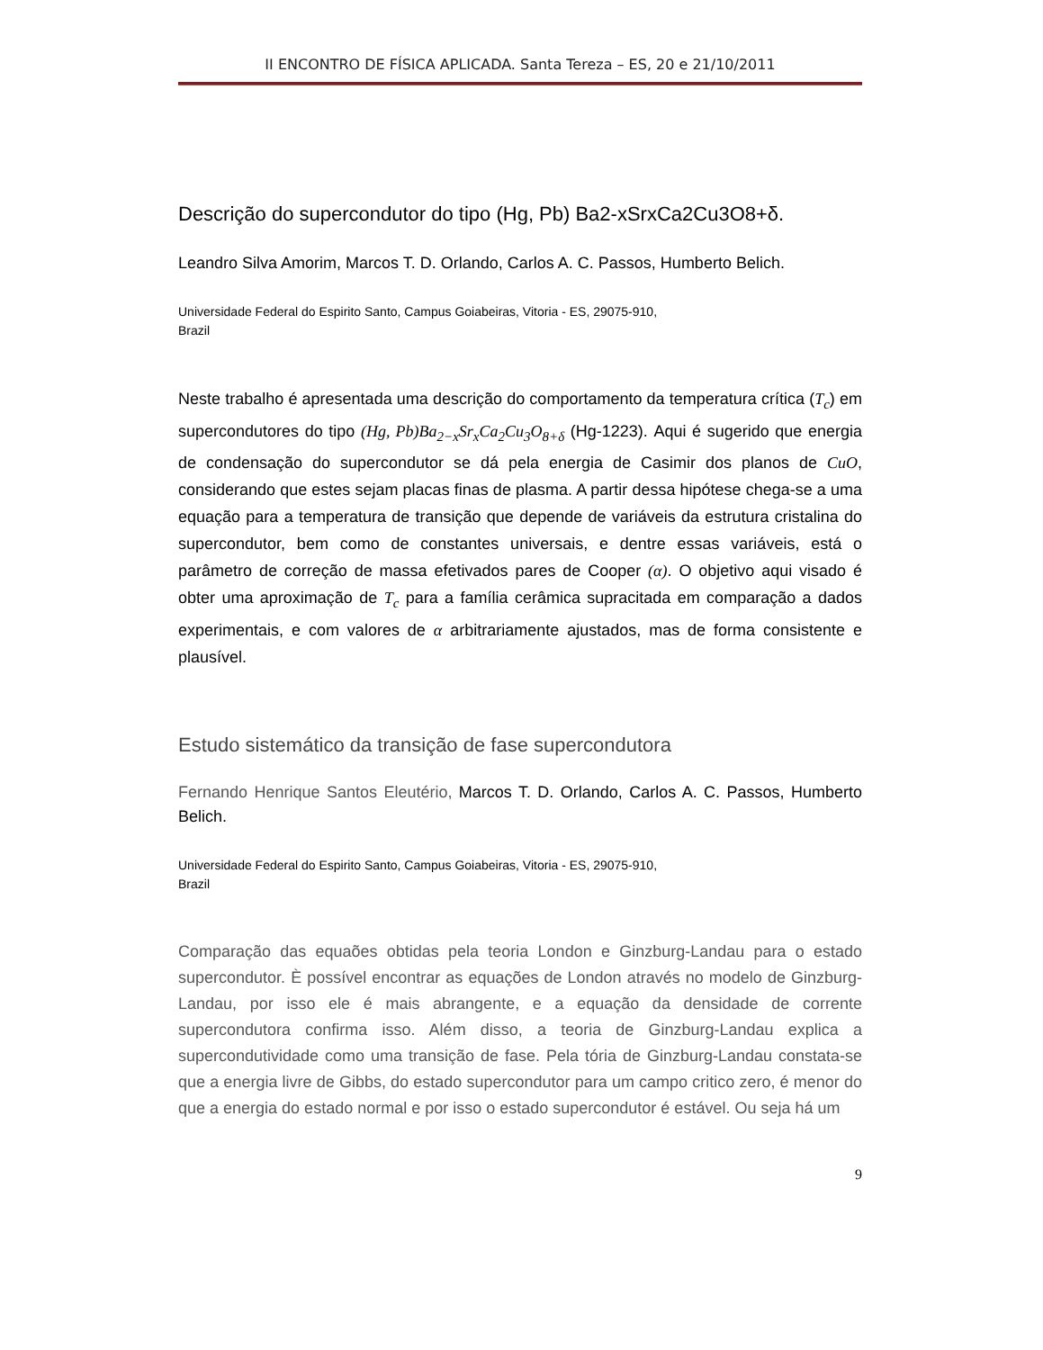II ENCONTRO DE FÍSICA APLICADA. Santa Tereza – ES, 20 e 21/10/2011
Descrição do supercondutor do tipo (Hg, Pb) Ba2-xSrxCa2Cu3O8+δ.
Leandro Silva Amorim, Marcos T. D. Orlando, Carlos A. C. Passos, Humberto Belich.
Universidade Federal do Espirito Santo, Campus Goiabeiras, Vitoria - ES, 29075-910,
Brazil
Neste trabalho é apresentada uma descrição do comportamento da temperatura crítica (T<sub>c</sub>) em supercondutores do tipo (Hg, Pb)Ba<sub>2−x</sub>Sr<sub>x</sub>Ca<sub>2</sub>Cu<sub>3</sub>O<sub>8+δ</sub> (Hg-1223). Aqui é sugerido que energia de condensação do supercondutor se dá pela energia de Casimir dos planos de CuO, considerando que estes sejam placas finas de plasma. A partir dessa hipótese chega-se a uma equação para a temperatura de transição que depende de variáveis da estrutura cristalina do supercondutor, bem como de constantes universais, e dentre essas variáveis, está o parâmetro de correção de massa efetivados pares de Cooper (α). O objetivo aqui visado é obter uma aproximação de T<sub>c</sub> para a família cerâmica supracitada em comparação a dados experimentais, e com valores de α arbitrariamente ajustados, mas de forma consistente e plausível.
Estudo sistemático da transição de fase supercondutora
Fernando Henrique Santos Eleutério, Marcos T. D. Orlando, Carlos A. C. Passos, Humberto Belich.
Universidade Federal do Espirito Santo, Campus Goiabeiras, Vitoria - ES, 29075-910,
Brazil
Comparação das equaões obtidas pela teoria London e Ginzburg-Landau para o estado supercondutor. È possível encontrar as equações de London através no modelo de Ginzburg-Landau, por isso ele é mais abrangente, e a equação da densidade de corrente supercondutora confirma isso. Além disso, a teoria de Ginzburg-Landau explica a supercondutividade como uma transição de fase. Pela tória de Ginzburg-Landau constata-se que a energia livre de Gibbs, do estado supercondutor para um campo critico zero, é menor do que a energia do estado normal e por isso o estado supercondutor é estável. Ou seja há um
9